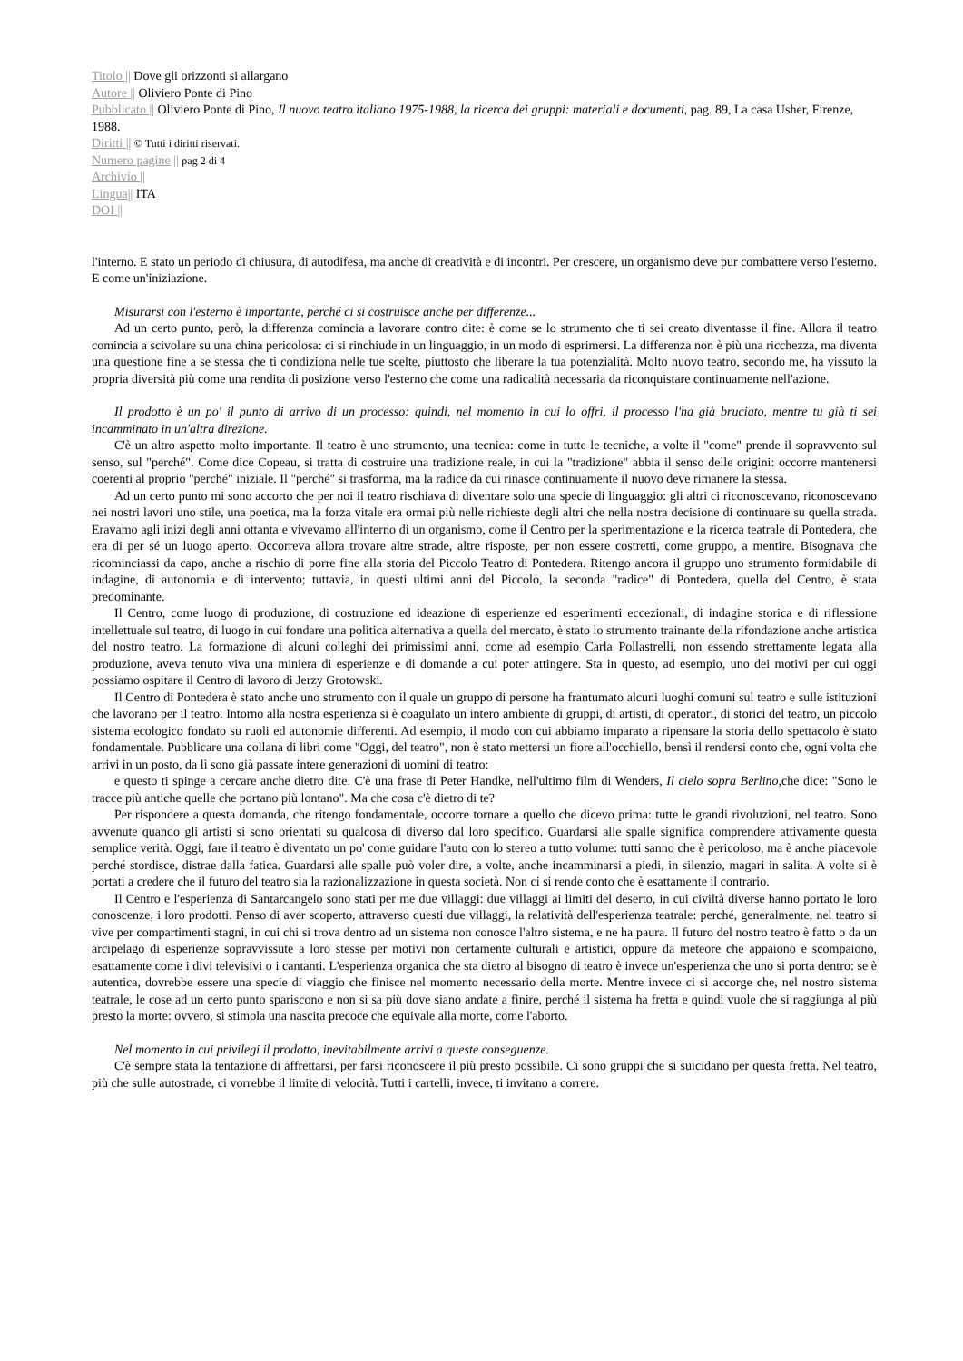Titolo || Dove gli orizzonti si allargano
Autore || Oliviero Ponte di Pino
Pubblicato || Oliviero Ponte di Pino, Il nuovo teatro italiano 1975-1988, la ricerca dei gruppi: materiali e documenti, pag. 89, La casa Usher, Firenze, 1988.
Diritti || © Tutti i diritti riservati.
Numero pagine || pag 2 di 4
Archivio ||
Lingua|| ITA
DOI ||
l'interno. E stato un periodo di chiusura, di autodifesa, ma anche di creatività e di incontri. Per crescere, un organismo deve pur combattere verso l'esterno. E come un'iniziazione.
Misurarsi con l'esterno è importante, perché ci si costruisce anche per differenze...
Ad un certo punto, però, la differenza comincia a lavorare contro dite: è come se lo strumento che ti sei creato diventasse il fine. Allora il teatro comincia a scivolare su una china pericolosa: ci si rinchiude in un linguaggio, in un modo di esprimersi. La differenza non è più una ricchezza, ma diventa una questione fine a se stessa che ti condiziona nelle tue scelte, piuttosto che liberare la tua potenzialità. Molto nuovo teatro, secondo me, ha vissuto la propria diversità più come una rendita di posizione verso l'esterno che come una radicalità necessaria da riconquistare continuamente nell'azione.
Il prodotto è un po' il punto di arrivo di un processo: quindi, nel momento in cui lo offri, il processo l'ha già bruciato, mentre tu già ti sei incamminato in un'altra direzione.
C'è un altro aspetto molto importante. Il teatro è uno strumento, una tecnica: come in tutte le tecniche, a volte il "come" prende il sopravvento sul senso, sul "perché". Come dice Copeau, si tratta di costruire una tradizione reale, in cui la "tradizione" abbia il senso delle origini: occorre mantenersi coerenti al proprio "perché" iniziale. Il "perché" si trasforma, ma la radice da cui rinasce continuamente il nuovo deve rimanere la stessa.
Ad un certo punto mi sono accorto che per noi il teatro rischiava di diventare solo una specie di linguaggio: gli altri ci riconoscevano, riconoscevano nei nostri lavori uno stile, una poetica, ma la forza vitale era ormai più nelle richieste degli altri che nella nostra decisione di continuare su quella strada. Eravamo agli inizi degli anni ottanta e vivevamo all'interno di un organismo, come il Centro per la sperimentazione e la ricerca teatrale di Pontedera, che era di per sé un luogo aperto. Occorreva allora trovare altre strade, altre risposte, per non essere costretti, come gruppo, a mentire. Bisognava che ricominciassi da capo, anche a rischio di porre fine alla storia del Piccolo Teatro di Pontedera. Ritengo ancora il gruppo uno strumento formidabile di indagine, di autonomia e di intervento; tuttavia, in questi ultimi anni del Piccolo, la seconda "radice" di Pontedera, quella del Centro, è stata predominante.
Il Centro, come luogo di produzione, di costruzione ed ideazione di esperienze ed esperimenti eccezionali, di indagine storica e di riflessione intellettuale sul teatro, di luogo in cui fondare una politica alternativa a quella del mercato, è stato lo strumento trainante della rifondazione anche artistica del nostro teatro. La formazione di alcuni colleghi dei primissimi anni, come ad esempio Carla Pollastrelli, non essendo strettamente legata alla produzione, aveva tenuto viva una miniera di esperienze e di domande a cui poter attingere. Sta in questo, ad esempio, uno dei motivi per cui oggi possiamo ospitare il Centro di lavoro di Jerzy Grotowski.
Il Centro di Pontedera è stato anche uno strumento con il quale un gruppo di persone ha frantumato alcuni luoghi comuni sul teatro e sulle istituzioni che lavorano per il teatro. Intorno alla nostra esperienza si è coagulato un intero ambiente di gruppi, di artisti, di operatori, di storici del teatro, un piccolo sistema ecologico fondato su ruoli ed autonomie differenti. Ad esempio, il modo con cui abbiamo imparato a ripensare la storia dello spettacolo è stato fondamentale. Pubblicare una collana di libri come "Oggi, del teatro", non è stato mettersi un fiore all'occhiello, bensì il rendersi conto che, ogni volta che arrivi in un posto, da lì sono già passate intere generazioni di uomini di teatro:
e questo ti spinge a cercare anche dietro dite. C'è una frase di Peter Handke, nell'ultimo film di Wenders, Il cielo sopra Berlino,che dice: "Sono le tracce più antiche quelle che portano più lontano". Ma che cosa c'è dietro di te?
Per rispondere a questa domanda, che ritengo fondamentale, occorre tornare a quello che dicevo prima: tutte le grandi rivoluzioni, nel teatro. Sono avvenute quando gli artisti si sono orientati su qualcosa di diverso dal loro specifico. Guardarsi alle spalle significa comprendere attivamente questa semplice verità. Oggi, fare il teatro è diventato un po' come guidare l'auto con lo stereo a tutto volume: tutti sanno che è pericoloso, ma è anche piacevole perché stordisce, distrae dalla fatica. Guardarsi alle spalle può voler dire, a volte, anche incamminarsi a piedi, in silenzio, magari in salita. A volte si è portati a credere che il futuro del teatro sia la razionalizzazione in questa società. Non ci si rende conto che è esattamente il contrario.
Il Centro e l'esperienza di Santarcangelo sono stati per me due villaggi: due villaggi ai limiti del deserto, in cui civiltà diverse hanno portato le loro conoscenze, i loro prodotti. Penso di aver scoperto, attraverso questi due villaggi, la relatività dell'esperienza teatrale: perché, generalmente, nel teatro si vive per compartimenti stagni, in cui chi si trova dentro ad un sistema non conosce l'altro sistema, e ne ha paura. Il futuro del nostro teatro è fatto o da un arcipelago di esperienze sopravvissute a loro stesse per motivi non certamente culturali e artistici, oppure da meteore che appaiono e scompaiono, esattamente come i divi televisivi o i cantanti. L'esperienza organica che sta dietro al bisogno di teatro è invece un'esperienza che uno si porta dentro: se è autentica, dovrebbe essere una specie di viaggio che finisce nel momento necessario della morte. Mentre invece ci si accorge che, nel nostro sistema teatrale, le cose ad un certo punto spariscono e non si sa più dove siano andate a finire, perché il sistema ha fretta e quindi vuole che si raggiunga al più presto la morte: ovvero, si stimola una nascita precoce che equivale alla morte, come l'aborto.
Nel momento in cui privilegi il prodotto, inevitabilmente arrivi a queste conseguenze.
C'è sempre stata la tentazione di affrettarsi, per farsi riconoscere il più presto possibile. Ci sono gruppi che si suicidano per questa fretta. Nel teatro, più che sulle autostrade, ci vorrebbe il limite di velocità. Tutti i cartelli, invece, ti invitano a correre.